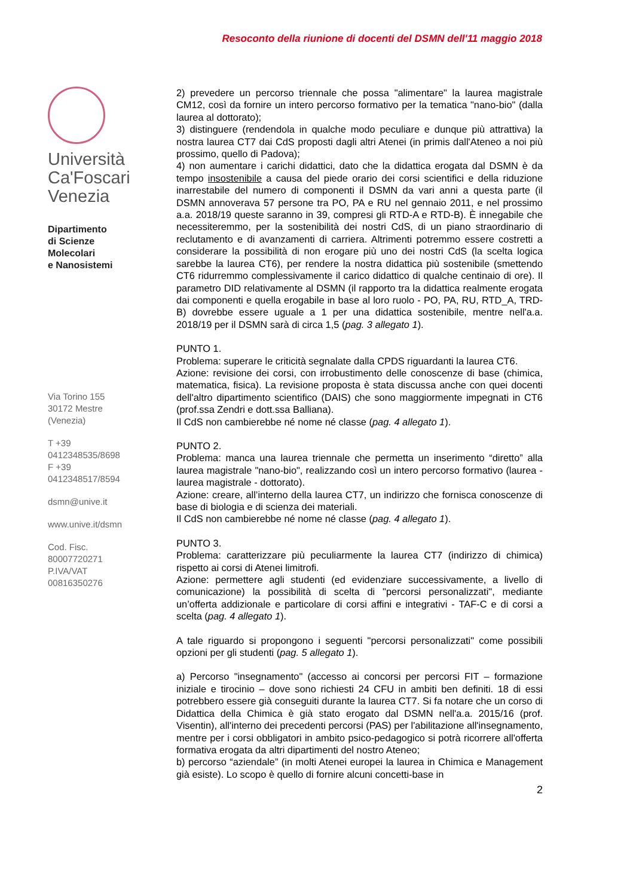Resoconto della riunione di docenti del DSMN dell'11 maggio 2018
Università
Ca'Foscari
Venezia
Dipartimento
di Scienze Molecolari
e Nanosistemi
Via Torino 155
30172 Mestre (Venezia)
T +39 0412348535/8698
F +39 0412348517/8594
dsmn@unive.it
www.unive.it/dsmn
Cod. Fisc. 80007720271
P.IVA/VAT 00816350276
2) prevedere un percorso triennale che possa "alimentare" la laurea magistrale CM12, così da fornire un intero percorso formativo per la tematica "nano-bio" (dalla laurea al dottorato);
3) distinguere (rendendola in qualche modo peculiare e dunque più attrattiva) la nostra laurea CT7 dai CdS proposti dagli altri Atenei (in primis dall'Ateneo a noi più prossimo, quello di Padova);
4) non aumentare i carichi didattici, dato che la didattica erogata dal DSMN è da tempo insostenibile a causa del piede orario dei corsi scientifici e della riduzione inarrestabile del numero di componenti il DSMN da vari anni a questa parte (il DSMN annoverava 57 persone tra PO, PA e RU nel gennaio 2011, e nel prossimo a.a. 2018/19 queste saranno in 39, compresi gli RTD-A e RTD-B). È innegabile che necessiteremmo, per la sostenibilità dei nostri CdS, di un piano straordinario di reclutamento e di avanzamenti di carriera. Altrimenti potremmo essere costretti a considerare la possibilità di non erogare più uno dei nostri CdS (la scelta logica sarebbe la laurea CT6), per rendere la nostra didattica più sostenibile (smettendo CT6 ridurremmo complessivamente il carico didattico di qualche centinaio di ore). Il parametro DID relativamente al DSMN (il rapporto tra la didattica realmente erogata dai componenti e quella erogabile in base al loro ruolo - PO, PA, RU, RTD_A, TRD-B) dovrebbe essere uguale a 1 per una didattica sostenibile, mentre nell'a.a. 2018/19 per il DSMN sarà di circa 1,5 (pag. 3 allegato 1).
PUNTO 1.
Problema: superare le criticità segnalate dalla CPDS riguardanti la laurea CT6.
Azione: revisione dei corsi, con irrobustimento delle conoscenze di base (chimica, matematica, fisica). La revisione proposta è stata discussa anche con quei docenti dell'altro dipartimento scientifico (DAIS) che sono maggiormente impegnati in CT6 (prof.ssa Zendri e dott.ssa Balliana).
Il CdS non cambierebbe né nome né classe (pag. 4 allegato 1).
PUNTO 2.
Problema: manca una laurea triennale che permetta un inserimento “diretto” alla laurea magistrale "nano-bio", realizzando così un intero percorso formativo (laurea - laurea magistrale - dottorato).
Azione: creare, all’interno della laurea CT7, un indirizzo che fornisca conoscenze di base di biologia e di scienza dei materiali.
Il CdS non cambierebbe né nome né classe (pag. 4 allegato 1).
PUNTO 3.
Problema: caratterizzare più peculiarmente la laurea CT7 (indirizzo di chimica) rispetto ai corsi di Atenei limitrofi.
Azione: permettere agli studenti (ed evidenziare successivamente, a livello di comunicazione) la possibilità di scelta di "percorsi personalizzati", mediante un’offerta addizionale e particolare di corsi affini e integrativi - TAF-C e di corsi a scelta (pag. 4 allegato 1).
A tale riguardo si propongono i seguenti "percorsi personalizzati" come possibili opzioni per gli studenti (pag. 5 allegato 1).
a) Percorso "insegnamento" (accesso ai concorsi per percorsi FIT – formazione iniziale e tirocinio – dove sono richiesti 24 CFU in ambiti ben definiti. 18 di essi potrebbero essere già conseguiti durante la laurea CT7. Si fa notare che un corso di Didattica della Chimica è già stato erogato dal DSMN nell'a.a. 2015/16 (prof. Visentin), all'interno dei precedenti percorsi (PAS) per l'abilitazione all'insegnamento, mentre per i corsi obbligatori in ambito psico-pedagogico si potrà ricorrere all'offerta formativa erogata da altri dipartimenti del nostro Ateneo;
b) percorso “aziendale” (in molti Atenei europei la laurea in Chimica e Management già esiste). Lo scopo è quello di fornire alcuni concetti-base in
2